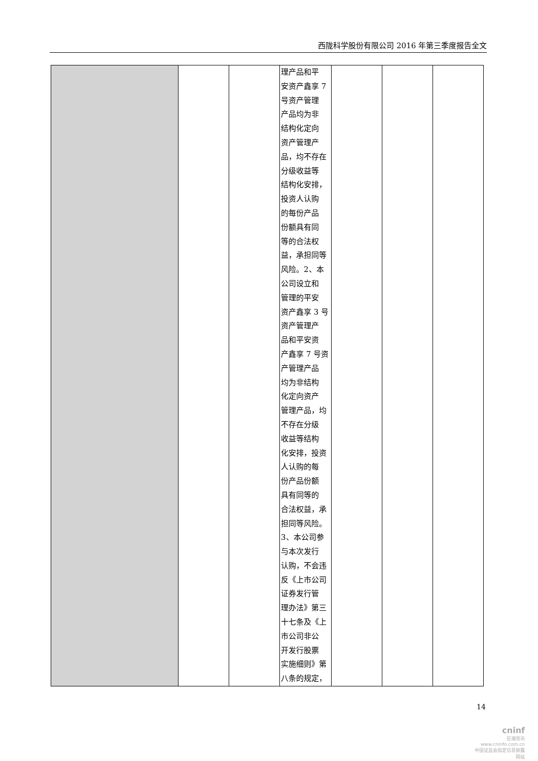西陇科学股份有限公司 2016 年第三季度报告全文
| | | | 理产品和平 安资产鑫享 7 号资产管理 产品均为非 结构化定向 资产管理产 品，均不存在 分级收益等 结构化安排， 投资人认购 的每份产品 份额具有同 等的合法权 益，承担同等 风险。2、本 公司设立和 管理的平安 资产鑫享 3 号 资产管理产 品和平安资 产鑫享 7 号资 产管理产品 均为非结构 化定向资产 管理产品，均 不存在分级 收益等结构 化安排，投资 人认购的每 份产品份额 具有同等的 合法权益，承 担同等风险。 3、本公司参 与本次发行 认购，不会违 反《上市公司 证券发行管 理办法》第三 十七条及《上 市公司非公 开发行股票 实施细则》第 八条的规定， | | | |
14
cninf
巨潮资讯
www.cninfo.com.cn
中国证监会指定信息披露网站